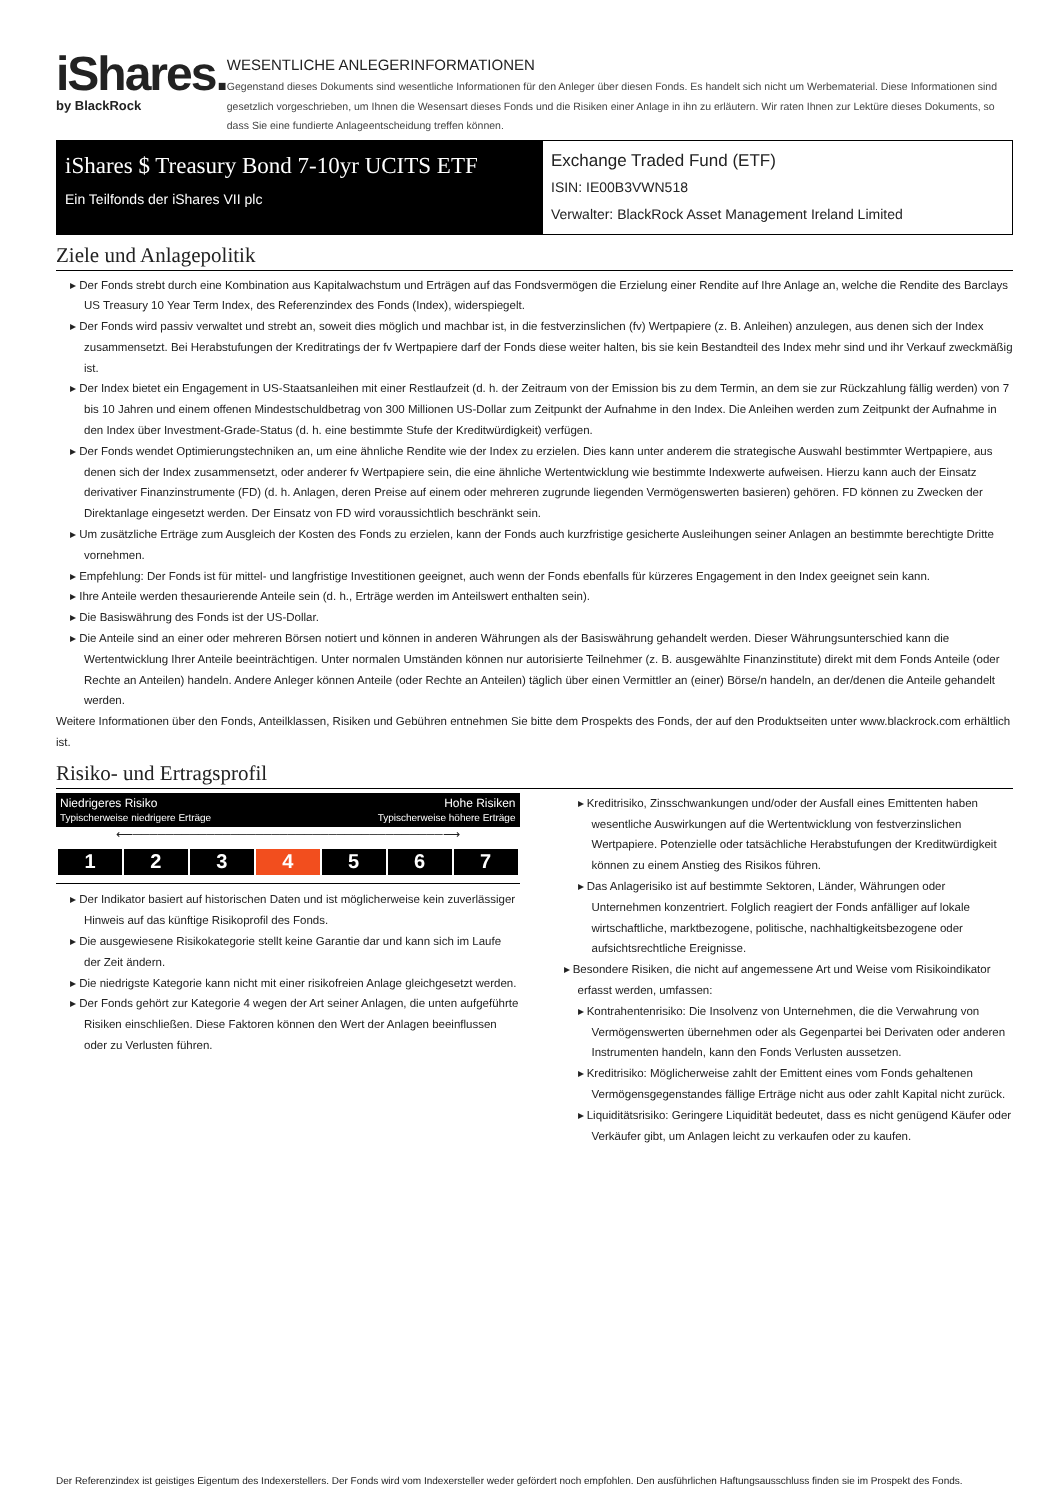iShares.
by BlackRock
WESENTLICHE ANLEGERINFORMATIONEN
Gegenstand dieses Dokuments sind wesentliche Informationen für den Anleger über diesen Fonds. Es handelt sich nicht um Werbematerial. Diese Informationen sind gesetzlich vorgeschrieben, um Ihnen die Wesensart dieses Fonds und die Risiken einer Anlage in ihn zu erläutern. Wir raten Ihnen zur Lektüre dieses Dokuments, so dass Sie eine fundierte Anlageentscheidung treffen können.
iShares $ Treasury Bond 7-10yr UCITS ETF
Ein Teilfonds der iShares VII plc
Exchange Traded Fund (ETF)
ISIN: IE00B3VWN518
Verwalter: BlackRock Asset Management Ireland Limited
Ziele und Anlagepolitik
Der Fonds strebt durch eine Kombination aus Kapitalwachstum und Erträgen auf das Fondsvermögen die Erzielung einer Rendite auf Ihre Anlage an, welche die Rendite des Barclays US Treasury 10 Year Term Index, des Referenzindex des Fonds (Index), widerspiegelt.
Der Fonds wird passiv verwaltet und strebt an, soweit dies möglich und machbar ist, in die festverzinslichen (fv) Wertpapiere (z. B. Anleihen) anzulegen, aus denen sich der Index zusammensetzt. Bei Herabstufungen der Kreditratings der fv Wertpapiere darf der Fonds diese weiter halten, bis sie kein Bestandteil des Index mehr sind und ihr Verkauf zweckmäßig ist.
Der Index bietet ein Engagement in US-Staatsanleihen mit einer Restlaufzeit (d. h. der Zeitraum von der Emission bis zu dem Termin, an dem sie zur Rückzahlung fällig werden) von 7 bis 10 Jahren und einem offenen Mindestschuldbetrag von 300 Millionen US-Dollar zum Zeitpunkt der Aufnahme in den Index. Die Anleihen werden zum Zeitpunkt der Aufnahme in den Index über Investment-Grade-Status (d. h. eine bestimmte Stufe der Kreditwürdigkeit) verfügen.
Der Fonds wendet Optimierungstechniken an, um eine ähnliche Rendite wie der Index zu erzielen. Dies kann unter anderem die strategische Auswahl bestimmter Wertpapiere, aus denen sich der Index zusammensetzt, oder anderer fv Wertpapiere sein, die eine ähnliche Wertentwicklung wie bestimmte Indexwerte aufweisen. Hierzu kann auch der Einsatz derivativer Finanzinstrumente (FD) (d. h. Anlagen, deren Preise auf einem oder mehreren zugrunde liegenden Vermögenswerten basieren) gehören. FD können zu Zwecken der Direktanlage eingesetzt werden. Der Einsatz von FD wird voraussichtlich beschränkt sein.
Um zusätzliche Erträge zum Ausgleich der Kosten des Fonds zu erzielen, kann der Fonds auch kurzfristige gesicherte Ausleihungen seiner Anlagen an bestimmte berechtigte Dritte vornehmen.
Empfehlung: Der Fonds ist für mittel- und langfristige Investitionen geeignet, auch wenn der Fonds ebenfalls für kürzeres Engagement in den Index geeignet sein kann.
Ihre Anteile werden thesaurierende Anteile sein (d. h., Erträge werden im Anteilswert enthalten sein).
Die Basiswährung des Fonds ist der US-Dollar.
Die Anteile sind an einer oder mehreren Börsen notiert und können in anderen Währungen als der Basiswährung gehandelt werden. Dieser Währungsunterschied kann die Wertentwicklung Ihrer Anteile beeinträchtigen. Unter normalen Umständen können nur autorisierte Teilnehmer (z. B. ausgewählte Finanzinstitute) direkt mit dem Fonds Anteile (oder Rechte an Anteilen) handeln. Andere Anleger können Anteile (oder Rechte an Anteilen) täglich über einen Vermittler an (einer) Börse/n handeln, an der/denen die Anteile gehandelt werden.
Weitere Informationen über den Fonds, Anteilklassen, Risiken und Gebühren entnehmen Sie bitte dem Prospekts des Fonds, der auf den Produktseiten unter www.blackrock.com erhältlich ist.
Risiko- und Ertragsprofil
Niedrigeres Risiko
Typischerweise niedrigere Erträge
Hohe Risiken
Typischerweise höhere Erträge
⟵──────────────────────────────────────⟶
| 1 | 2 | 3 | 4 | 5 | 6 | 7 |
Der Indikator basiert auf historischen Daten und ist möglicherweise kein zuverlässiger Hinweis auf das künftige Risikoprofil des Fonds.
Die ausgewiesene Risikokategorie stellt keine Garantie dar und kann sich im Laufe der Zeit ändern.
Die niedrigste Kategorie kann nicht mit einer risikofreien Anlage gleichgesetzt werden.
Der Fonds gehört zur Kategorie 4 wegen der Art seiner Anlagen, die unten aufgeführte Risiken einschließen. Diese Faktoren können den Wert der Anlagen beeinflussen oder zu Verlusten führen.
Kreditrisiko, Zinsschwankungen und/oder der Ausfall eines Emittenten haben wesentliche Auswirkungen auf die Wertentwicklung von festverzinslichen Wertpapiere. Potenzielle oder tatsächliche Herabstufungen der Kreditwürdigkeit können zu einem Anstieg des Risikos führen.
Das Anlagerisiko ist auf bestimmte Sektoren, Länder, Währungen oder Unternehmen konzentriert. Folglich reagiert der Fonds anfälliger auf lokale wirtschaftliche, marktbezogene, politische, nachhaltigkeitsbezogene oder aufsichtsrechtliche Ereignisse.
Besondere Risiken, die nicht auf angemessene Art und Weise vom Risikoindikator erfasst werden, umfassen:
Kontrahentenrisiko: Die Insolvenz von Unternehmen, die die Verwahrung von Vermögenswerten übernehmen oder als Gegenpartei bei Derivaten oder anderen Instrumenten handeln, kann den Fonds Verlusten aussetzen.
Kreditrisiko: Möglicherweise zahlt der Emittent eines vom Fonds gehaltenen Vermögensgegenstandes fällige Erträge nicht aus oder zahlt Kapital nicht zurück.
Liquiditätsrisiko: Geringere Liquidität bedeutet, dass es nicht genügend Käufer oder Verkäufer gibt, um Anlagen leicht zu verkaufen oder zu kaufen.
Der Referenzindex ist geistiges Eigentum des Indexerstellers. Der Fonds wird vom Indexersteller weder gefördert noch empfohlen. Den ausführlichen Haftungsausschluss finden sie im Prospekt des Fonds.